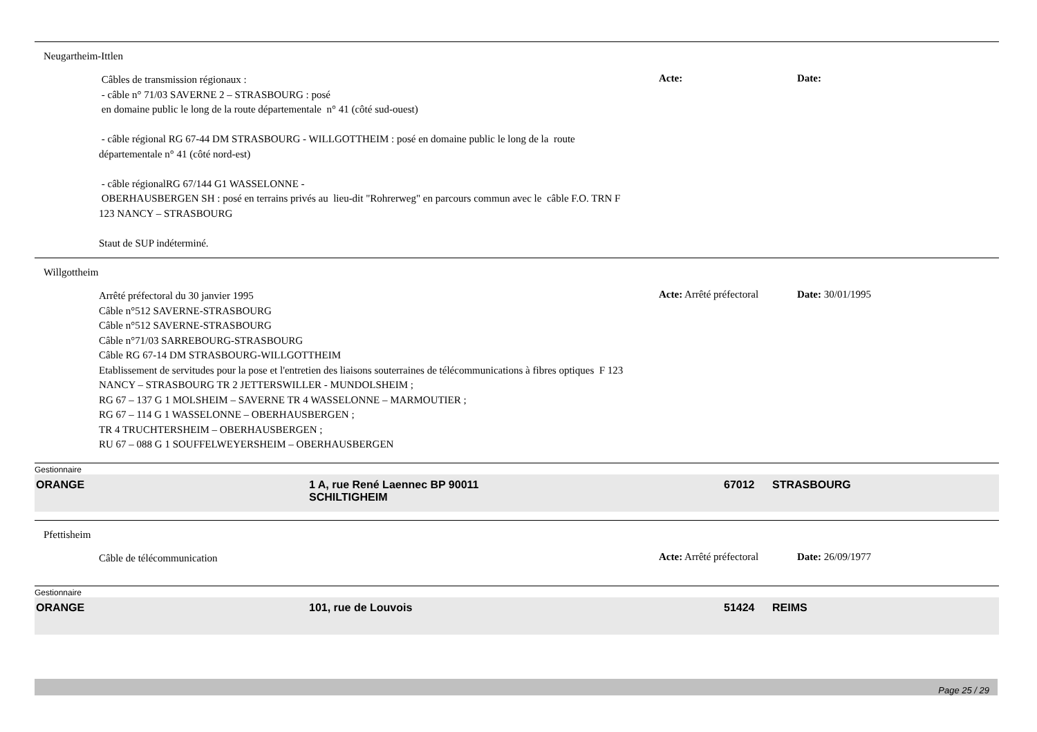Neugartheim-Ittlen
Câbles de transmission régionaux :
- câble n° 71/03 SAVERNE 2 – STRASBOURG : posé
en domaine public le long de la route départementale n° 41 (côté sud-ouest)
- câble régional RG 67-44 DM STRASBOURG - WILLGOTTHEIM : posé en domaine public le long de la route départementale n° 41 (côté nord-est)
- câble régionalRG 67/144 G1 WASSELONNE -
OBERHAUSBERGEN SH : posé en terrains privés au lieu-dit "Rohrerweg" en parcours commun avec le câble F.O. TRN F 123 NANCY – STRASBOURG
Staut de SUP indéterminé.
Acte: Date:
Willgottheim
Arrêté préfectoral du 30 janvier 1995
Câble n°512 SAVERNE-STRASBOURG
Câble n°512 SAVERNE-STRASBOURG
Câble n°71/03 SARREBOURG-STRASBOURG
Câble RG 67-14 DM STRASBOURG-WILLGOTTHEIM
Etablissement de servitudes pour la pose et l'entretien des liaisons souterraines de télécommunications à fibres optiques F 123 NANCY – STRASBOURG TR 2 JETTERSWILLER - MUNDOLSHEIM ;
RG 67 – 137 G 1 MOLSHEIM – SAVERNE TR 4 WASSELONNE – MARMOUTIER ;
RG 67 – 114 G 1 WASSELONNE – OBERHAUSBERGEN ;
TR 4 TRUCHTERSHEIM – OBERHAUSBERGEN ;
RU 67 – 088 G 1 SOUFFELWEYERSHEIM – OBERHAUSBERGEN
Acte: Arrêté préfectoral
Date: 30/01/1995
Gestionnaire
ORANGE 1 A, rue René Laennec BP 90011
SCHILTIGHEIM
67012 STRASBOURG
Pfettisheim
Câble de télécommunication
Acte: Arrêté préfectoral
Date: 26/09/1977
Gestionnaire
ORANGE 101, rue de Louvois 51424 REIMS
Page 25 / 29